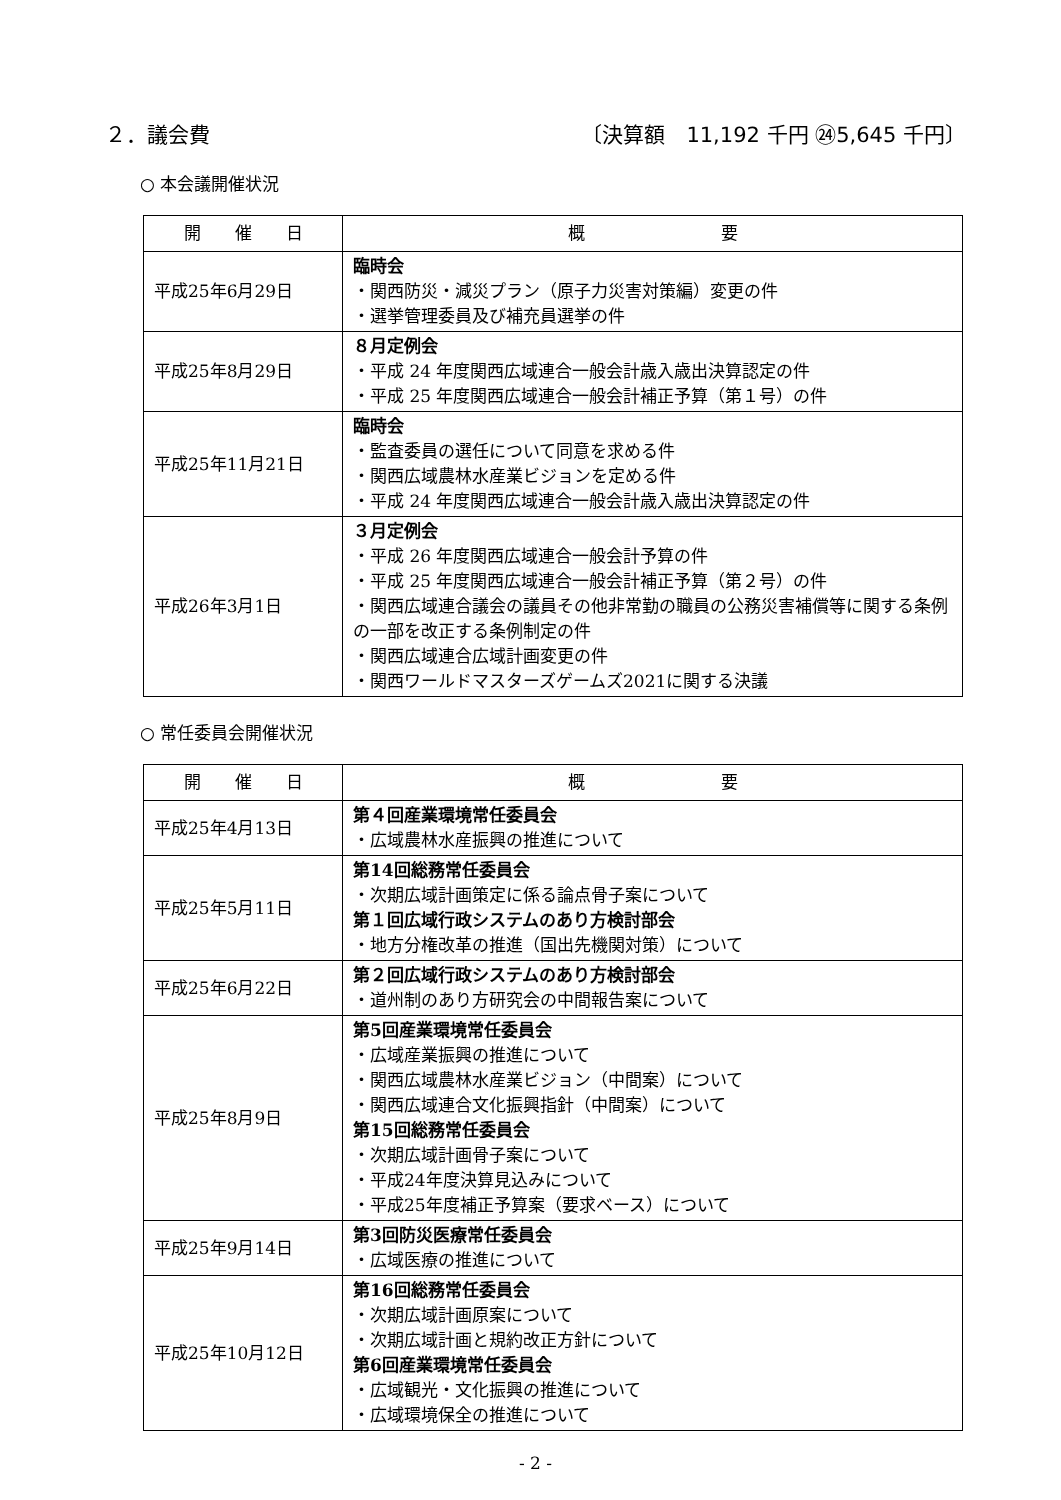２．議会費 〔決算額　11,192 千円 ㉔5,645 千円〕
○ 本会議開催状況
| 開 催 日 | 概 要 |
| --- | --- |
| 平成25年6月29日 | 臨時会 ・関西防災・減災プラン（原子力災害対策編）変更の件 ・選挙管理委員及び補充員選挙の件 |
| 平成25年8月29日 | ８月定例会 ・平成 24 年度関西広域連合一般会計歳入歳出決算認定の件 ・平成 25 年度関西広域連合一般会計補正予算（第１号）の件 |
| 平成25年11月21日 | 臨時会 ・監査委員の選任について同意を求める件 ・関西広域農林水産業ビジョンを定める件 ・平成 24 年度関西広域連合一般会計歳入歳出決算認定の件 |
| 平成26年3月1日 | ３月定例会 ・平成 26 年度関西広域連合一般会計予算の件 ・平成 25 年度関西広域連合一般会計補正予算（第２号）の件 ・関西広域連合議会の議員その他非常勤の職員の公務災害補償等に関する条例の一部を改正する条例制定の件 ・関西広域連合広域計画変更の件 ・関西ワールドマスターズゲームズ2021に関する決議 |
○ 常任委員会開催状況
| 開 催 日 | 概 要 |
| --- | --- |
| 平成25年4月13日 | 第４回産業環境常任委員会 ・広域農林水産振興の推進について |
| 平成25年5月11日 | 第14回総務常任委員会 ・次期広域計画策定に係る論点骨子案について 第１回広域行政システムのあり方検討部会 ・地方分権改革の推進（国出先機関対策）について |
| 平成25年6月22日 | 第２回広域行政システムのあり方検討部会 ・道州制のあり方研究会の中間報告案について |
| 平成25年8月9日 | 第5回産業環境常任委員会 ・広域産業振興の推進について ・関西広域農林水産業ビジョン（中間案）について ・関西広域連合文化振興指針（中間案）について 第15回総務常任委員会 ・次期広域計画骨子案について ・平成24年度決算見込みについて ・平成25年度補正予算案（要求ベース）について |
| 平成25年9月14日 | 第3回防災医療常任委員会 ・広域医療の推進について |
| 平成25年10月12日 | 第16回総務常任委員会 ・次期広域計画原案について ・次期広域計画と規約改正方針について 第6回産業環境常任委員会 ・広域観光・文化振興の推進について ・広域環境保全の推進について |
- 2 -